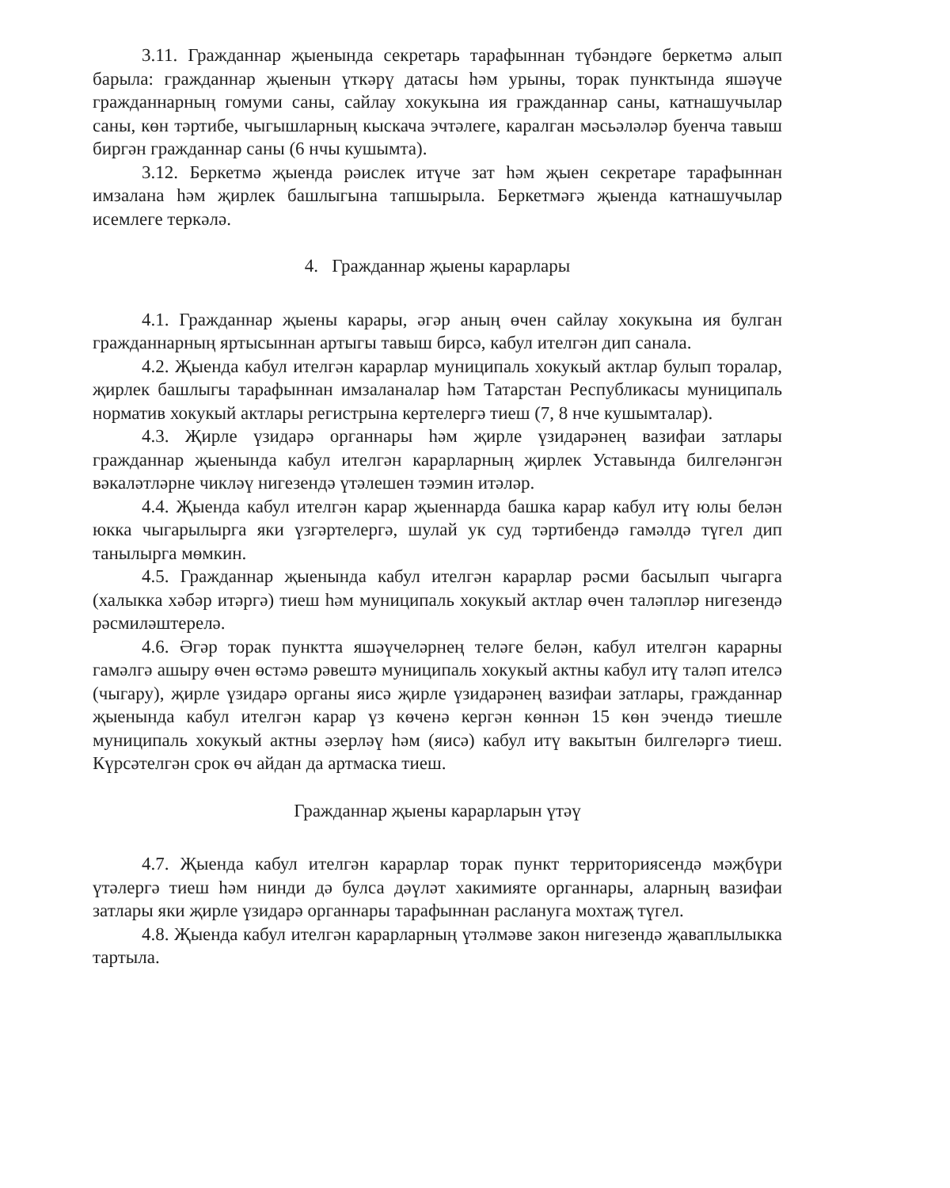3.11. Гражданнар җыенында секретарь тарафыннан түбәндәге беркетмә алып барыла: гражданнар җыенын үткәрү датасы һәм урыны, торак пунктында яшәүче гражданнарның гомуми саны, сайлау хокукына ия гражданнар саны, катнашучылар саны, көн тәртибе, чыгышларның кыскача эчтәлеге, каралган мәсьәләләр буенча тавыш биргән гражданнар саны (6 нчы кушымта).
3.12. Беркетмә җыенда рәислек итүче зат һәм җыен секретаре тарафыннан имзалана һәм җирлек башлыгына тапшырыла. Беркетмәгә җыенда катнашучылар исемлеге теркәлә.
4. Гражданнар җыены карарлары
4.1. Гражданнар җыены карары, әгәр аның өчен сайлау хокукына ия булган гражданнарның яртысыннан артыгы тавыш бирсә, кабул ителгән дип санала.
4.2. Җыенда кабул ителгән карарлар муниципаль хокукый актлар булып торалар, җирлек башлыгы тарафыннан имзаланалар һәм Татарстан Республикасы муниципаль норматив хокукый актлары регистрына кертелергә тиеш (7, 8 нче кушымталар).
4.3. Җирле үзидарә органнары һәм җирле үзидарәнең вазифаи затлары гражданнар җыенында кабул ителгән карарларның җирлек Уставында билгеләнгән вәкаләтләрне чикләү нигезендә үтәлешен тәэмин итәләр.
4.4. Җыенда кабул ителгән карар җыеннарда башка карар кабул итү юлы белән юкка чыгарылырга яки үзгәртелергә, шулай ук суд тәртибендә гамәлдә түгел дип танылырга мөмкин.
4.5. Гражданнар җыенында кабул ителгән карарлар рәсми басылып чыгарга (халыкка хәбәр итәргә) тиеш һәм муниципаль хокукый актлар өчен таләпләр нигезендә рәсмиләштерелә.
4.6. Әгәр торак пунктта яшәүчеләрнең теләге белән, кабул ителгән карарны гамәлгә ашыру өчен өстәмә рәвештә муниципаль хокукый актны кабул итү таләп ителсә (чыгару), җирле үзидарә органы яисә җирле үзидарәнең вазифаи затлары, гражданнар җыенында кабул ителгән карар үз көченә кергән көннән 15 көн эчендә тиешле муниципаль хокукый актны әзерләү һәм (яисә) кабул итү вакытын билгеләргә тиеш. Күрсәтелгән срок өч айдан да артмаска тиеш.
Гражданнар җыены карарларын үтәү
4.7. Җыенда кабул ителгән карарлар торак пункт территориясендә мәҗбүри үтәлергә тиеш һәм нинди дә булса дәүләт хакимияте органнары, аларның вазифаи затлары яки җирле үзидарә органнары тарафыннан раслануга мохтаҗ түгел.
4.8. Җыенда кабул ителгән карарларның үтәлмәве закон нигезендә җаваплылыкка тартыла.